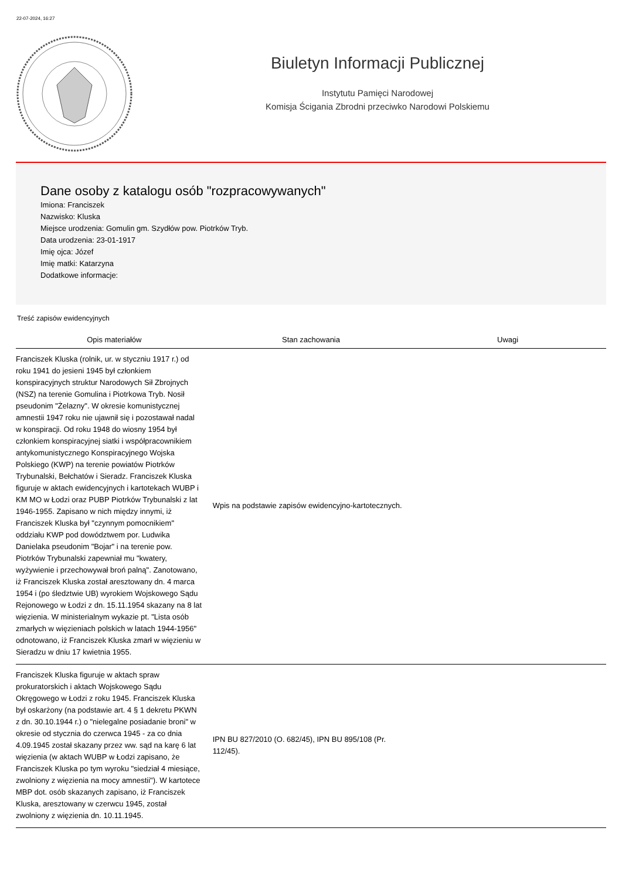22-07-2024, 16:27
Biuletyn Informacji Publicznej
Instytutu Pamięci Narodowej
Komisja Ścigania Zbrodni przeciwko Narodowi Polskiemu
Dane osoby z katalogu osób "rozpracowywanych"
Imiona: Franciszek
Nazwisko: Kluska
Miejsce urodzenia: Gomulin gm. Szydłów pow. Piotrków Tryb.
Data urodzenia: 23-01-1917
Imię ojca: Józef
Imię matki: Katarzyna
Dodatkowe informacje:
Treść zapisów ewidencyjnych
| Opis materiałów | Stan zachowania | Uwagi |
| --- | --- | --- |
| Franciszek Kluska (rolnik, ur. w styczniu 1917 r.) od roku 1941 do jesieni 1945 był członkiem konspiracyjnych struktur Narodowych Sił Zbrojnych (NSZ) na terenie Gomulina i Piotrkowa Tryb. Nosił pseudonim "Żelazny". W okresie komunistycznej amnestii 1947 roku nie ujawnił się i pozostawał nadal w konspiracji. Od roku 1948 do wiosny 1954 był członkiem konspiracyjnej siatki i współpracownikiem antykomunistycznego Konspiracyjnego Wojska Polskiego (KWP) na terenie powiatów Piotrków Trybunalski, Bełchatów i Sieradz. Franciszek Kluska figuruje w aktach ewidencyjnych i kartotekach WUBP i KM MO w Łodzi oraz PUBP Piotrków Trybunalski z lat 1946-1955. Zapisano w nich między innymi, iż Franciszek Kluska był "czynnym pomocnikiem" oddziału KWP pod dowództwem por. Ludwika Danielaka pseudonim "Bojar" i na terenie pow. Piotrków Trybunalski zapewniał mu "kwatery, wyżywienie i przechowywał broń palną". Zanotowano, iż Franciszek Kluska został aresztowany dn. 4 marca 1954 i (po śledztwie UB) wyrokiem Wojskowego Sądu Rejonowego w Łodzi z dn. 15.11.1954 skazany na 8 lat więzienia. W ministerialnym wykazie pt. "Lista osób zmarłych w więzieniach polskich w latach 1944-1956" odnotowano, iż Franciszek Kluska zmarł w więzieniu w Sieradzu w dniu 17 kwietnia 1955. | Wpis na podstawie zapisów ewidencyjno-kartotecznych. | |
| Franciszek Kluska figuruje w aktach spraw prokuratorskich i aktach Wojskowego Sądu Okręgowego w Łodzi z roku 1945. Franciszek Kluska był oskarżony (na podstawie art. 4 § 1 dekretu PKWN z dn. 30.10.1944 r.) o "nielegalne posiadanie broni" w okresie od stycznia do czerwca 1945 - za co dnia 4.09.1945 został skazany przez ww. sąd na karę 6 lat więzienia (w aktach WUBP w Łodzi zapisano, że Franciszek Kluska po tym wyroku "siedział 4 miesiące, zwolniony z więzienia na mocy amnestii"). W kartotece MBP dot. osób skazanych zapisano, iż Franciszek Kluska, aresztowany w czerwcu 1945, został zwolniony z więzienia dn. 10.11.1945. | IPN BU 827/2010 (O. 682/45), IPN BU 895/108 (Pr. 112/45). | |